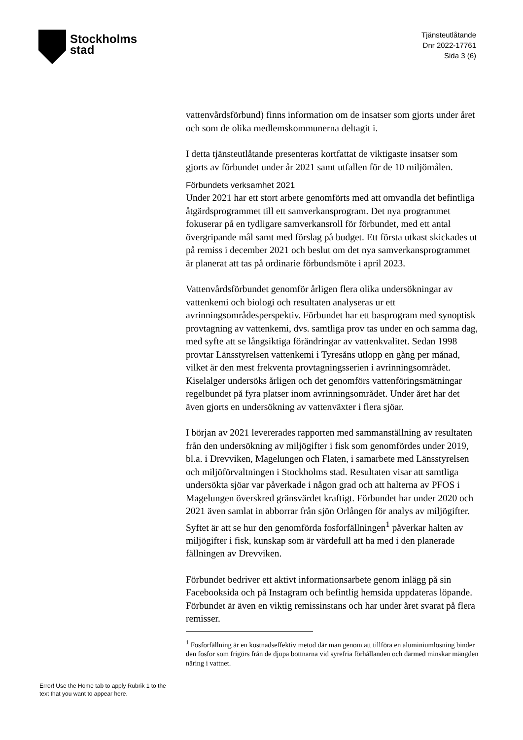Stockholms
stad
Tjänsteutlåtande
Dnr 2022-17761
Sida 3 (6)
vattenvårdsförbund) finns information om de insatser som gjorts under året och som de olika medlemskommunerna deltagit i.
I detta tjänsteutlåtande presenteras kortfattat de viktigaste insatser som gjorts av förbundet under år 2021 samt utfallen för de 10 miljömålen.
Förbundets verksamhet 2021
Under 2021 har ett stort arbete genomförts med att omvandla det befintliga åtgärdsprogrammet till ett samverkansprogram. Det nya programmet fokuserar på en tydligare samverkansroll för förbundet, med ett antal övergripande mål samt med förslag på budget. Ett första utkast skickades ut på remiss i december 2021 och beslut om det nya samverkansprogrammet är planerat att tas på ordinarie förbundsmöte i april 2023.
Vattenvårdsförbundet genomför årligen flera olika undersökningar av vattenkemi och biologi och resultaten analyseras ur ett avrinningsområdesperspektiv. Förbundet har ett basprogram med synoptisk provtagning av vattenkemi, dvs. samtliga prov tas under en och samma dag, med syfte att se långsiktiga förändringar av vattenkvalitet. Sedan 1998 provtar Länsstyrelsen vattenkemi i Tyresåns utlopp en gång per månad, vilket är den mest frekventa provtagningsserien i avrinningsområdet. Kiselalger undersöks årligen och det genomförs vattenföringsmätningar regelbundet på fyra platser inom avrinningsområdet. Under året har det även gjorts en undersökning av vattenväxter i flera sjöar.
I början av 2021 levererades rapporten med sammanställning av resultaten från den undersökning av miljögifter i fisk som genomfördes under 2019, bl.a. i Drevviken, Magelungen och Flaten, i samarbete med Länsstyrelsen och miljöförvaltningen i Stockholms stad. Resultaten visar att samtliga undersökta sjöar var påverkade i någon grad och att halterna av PFOS i Magelungen överskred gränsvärdet kraftigt. Förbundet har under 2020 och 2021 även samlat in abborrar från sjön Orlången för analys av miljögifter. Syftet är att se hur den genomförda fosforfällningen<sup>1</sup> påverkar halten av miljögifter i fisk, kunskap som är värdefull att ha med i den planerade fällningen av Drevviken.
Förbundet bedriver ett aktivt informationsarbete genom inlägg på sin Facebooksida och på Instagram och befintlig hemsida uppdateras löpande. Förbundet är även en viktig remissinstans och har under året svarat på flera remisser.
<sup>1</sup> Fosforfällning är en kostnadseffektiv metod där man genom att tillföra en aluminiumlösning binder den fosfor som frigörs från de djupa bottnarna vid syrefria förhållanden och därmed minskar mängden näring i vattnet.
Error! Use the Home tab to apply Rubrik 1 to the text that you want to appear here.